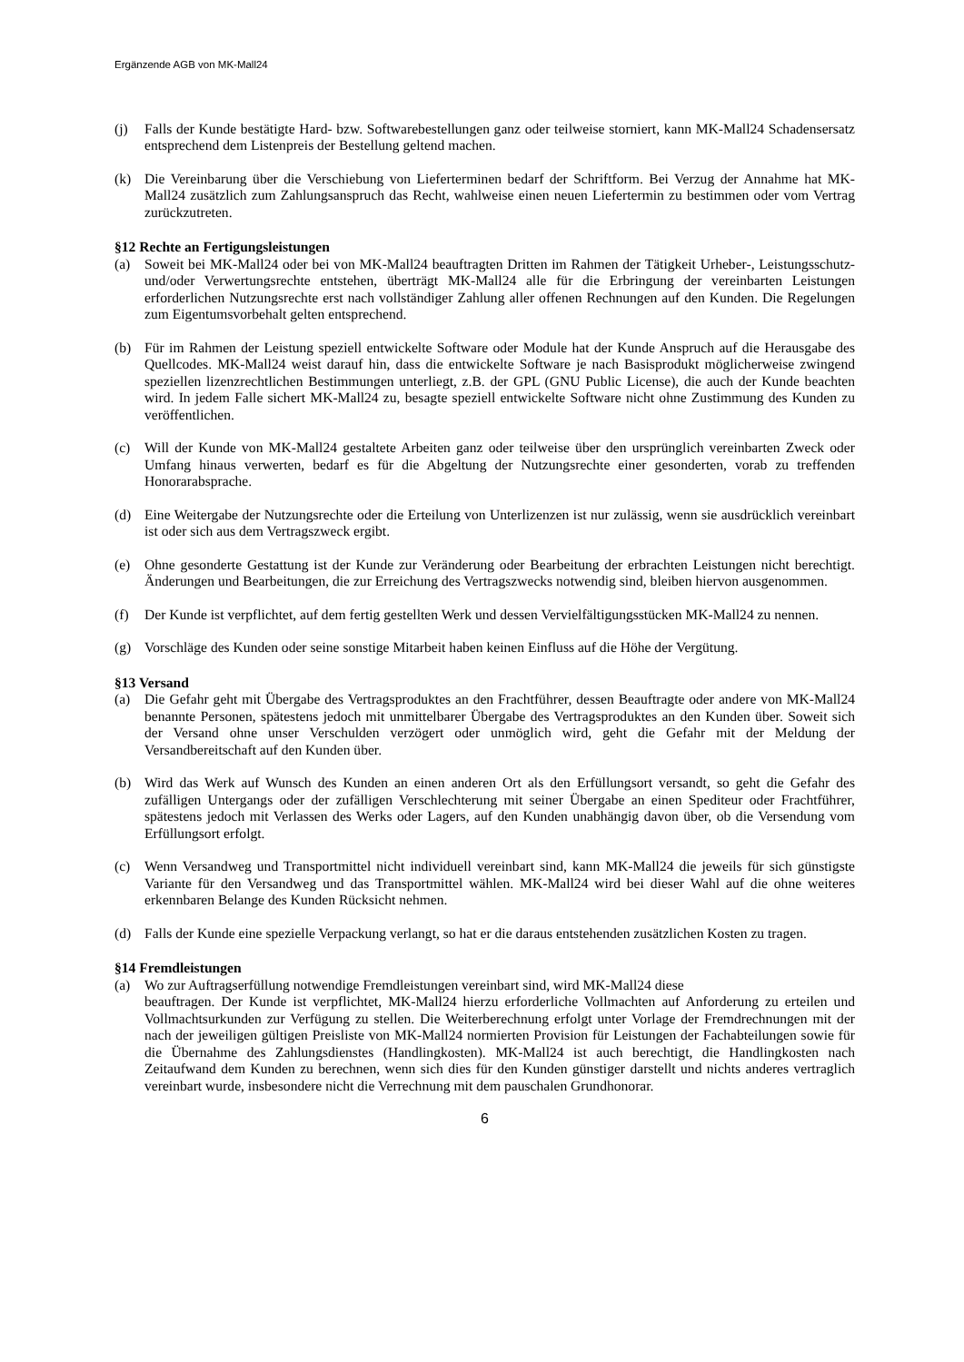Ergänzende AGB von MK-Mall24
(j) Falls der Kunde bestätigte Hard- bzw. Softwarebestellungen ganz oder teilweise storniert, kann MK-Mall24 Schadensersatz entsprechend dem Listenpreis der Bestellung geltend machen.
(k) Die Vereinbarung über die Verschiebung von Lieferterminen bedarf der Schriftform. Bei Verzug der Annahme hat MK-Mall24 zusätzlich zum Zahlungsanspruch das Recht, wahlweise einen neuen Liefertermin zu bestimmen oder vom Vertrag zurückzutreten.
§12 Rechte an Fertigungsleistungen
(a) Soweit bei MK-Mall24 oder bei von MK-Mall24 beauftragten Dritten im Rahmen der Tätigkeit Urheber-, Leistungsschutz- und/oder Verwertungsrechte entstehen, überträgt MK-Mall24 alle für die Erbringung der vereinbarten Leistungen erforderlichen Nutzungsrechte erst nach vollständiger Zahlung aller offenen Rechnungen auf den Kunden. Die Regelungen zum Eigentumsvorbehalt gelten entsprechend.
(b) Für im Rahmen der Leistung speziell entwickelte Software oder Module hat der Kunde Anspruch auf die Herausgabe des Quellcodes. MK-Mall24 weist darauf hin, dass die entwickelte Software je nach Basisprodukt möglicherweise zwingend speziellen lizenzrechtlichen Bestimmungen unterliegt, z.B. der GPL (GNU Public License), die auch der Kunde beachten wird. In jedem Falle sichert MK-Mall24 zu, besagte speziell entwickelte Software nicht ohne Zustimmung des Kunden zu veröffentlichen.
(c) Will der Kunde von MK-Mall24 gestaltete Arbeiten ganz oder teilweise über den ursprünglich vereinbarten Zweck oder Umfang hinaus verwerten, bedarf es für die Abgeltung der Nutzungsrechte einer gesonderten, vorab zu treffenden Honorarabsprache.
(d) Eine Weitergabe der Nutzungsrechte oder die Erteilung von Unterlizenzen ist nur zulässig, wenn sie ausdrücklich vereinbart ist oder sich aus dem Vertragszweck ergibt.
(e) Ohne gesonderte Gestattung ist der Kunde zur Veränderung oder Bearbeitung der erbrachten Leistungen nicht berechtigt. Änderungen und Bearbeitungen, die zur Erreichung des Vertragszwecks notwendig sind, bleiben hiervon ausgenommen.
(f) Der Kunde ist verpflichtet, auf dem fertig gestellten Werk und dessen Vervielfältigungsstücken MK-Mall24 zu nennen.
(g) Vorschläge des Kunden oder seine sonstige Mitarbeit haben keinen Einfluss auf die Höhe der Vergütung.
§13 Versand
(a) Die Gefahr geht mit Übergabe des Vertragsproduktes an den Frachtführer, dessen Beauftragte oder andere von MK-Mall24 benannte Personen, spätestens jedoch mit unmittelbarer Übergabe des Vertragsproduktes an den Kunden über. Soweit sich der Versand ohne unser Verschulden verzögert oder unmöglich wird, geht die Gefahr mit der Meldung der Versandbereitschaft auf den Kunden über.
(b) Wird das Werk auf Wunsch des Kunden an einen anderen Ort als den Erfüllungsort versandt, so geht die Gefahr des zufälligen Untergangs oder der zufälligen Verschlechterung mit seiner Übergabe an einen Spediteur oder Frachtführer, spätestens jedoch mit Verlassen des Werks oder Lagers, auf den Kunden unabhängig davon über, ob die Versendung vom Erfüllungsort erfolgt.
(c) Wenn Versandweg und Transportmittel nicht individuell vereinbart sind, kann MK-Mall24 die jeweils für sich günstigste Variante für den Versandweg und das Transportmittel wählen. MK-Mall24 wird bei dieser Wahl auf die ohne weiteres erkennbaren Belange des Kunden Rücksicht nehmen.
(d) Falls der Kunde eine spezielle Verpackung verlangt, so hat er die daraus entstehenden zusätzlichen Kosten zu tragen.
§14 Fremdleistungen
(a) Wo zur Auftragserfüllung notwendige Fremdleistungen vereinbart sind, wird MK-Mall24 diese
beauftragen. Der Kunde ist verpflichtet, MK-Mall24 hierzu erforderliche Vollmachten auf Anforderung zu erteilen und Vollmachtsurkunden zur Verfügung zu stellen. Die Weiterberechnung erfolgt unter Vorlage der Fremdrechnungen mit der nach der jeweiligen gültigen Preisliste von MK-Mall24 normierten Provision für Leistungen der Fachabteilungen sowie für die Übernahme des Zahlungsdienstes (Handlingkosten). MK-Mall24 ist auch berechtigt, die Handlingkosten nach Zeitaufwand dem Kunden zu berechnen, wenn sich dies für den Kunden günstiger darstellt und nichts anderes vertraglich vereinbart wurde, insbesondere nicht die Verrechnung mit dem pauschalen Grundhonorar.
6